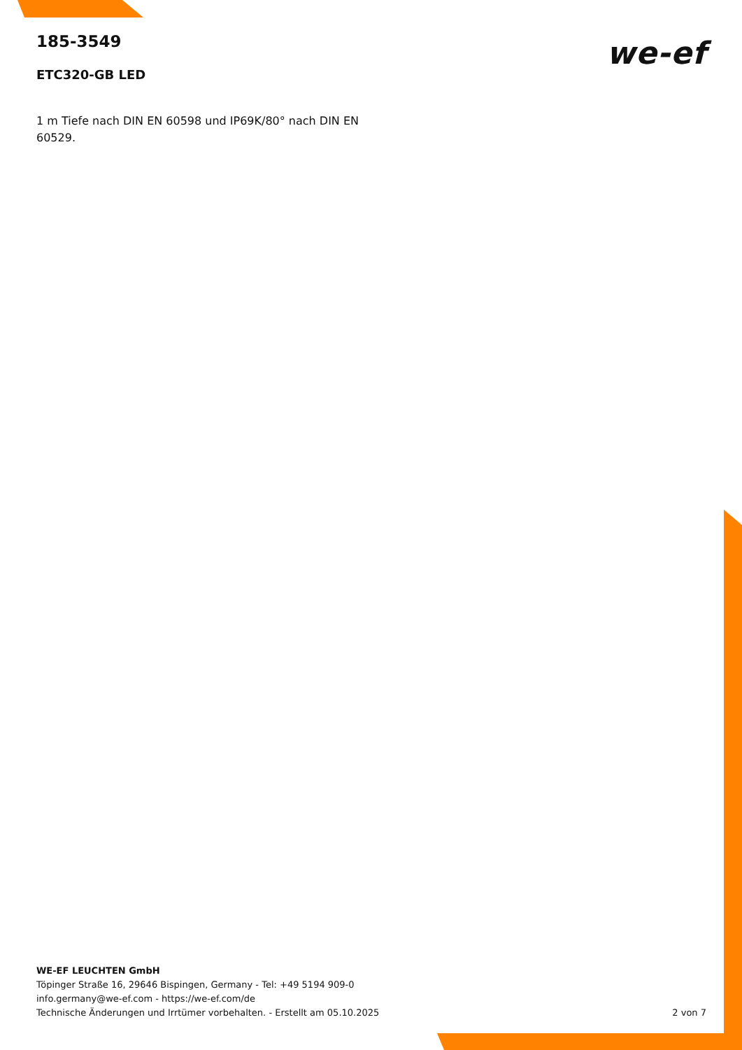we-ef
185-3549
ETC320-GB LED
1 m Tiefe nach DIN EN 60598 und IP69K/80° nach DIN EN 60529.
WE-EF LEUCHTEN GmbH
Töpinger Straße 16, 29646 Bispingen, Germany - Tel: +49 5194 909-0
info.germany@we-ef.com - https://we-ef.com/de
Technische Änderungen und Irrtümer vorbehalten. - Erstellt am 05.10.2025
2 von 7